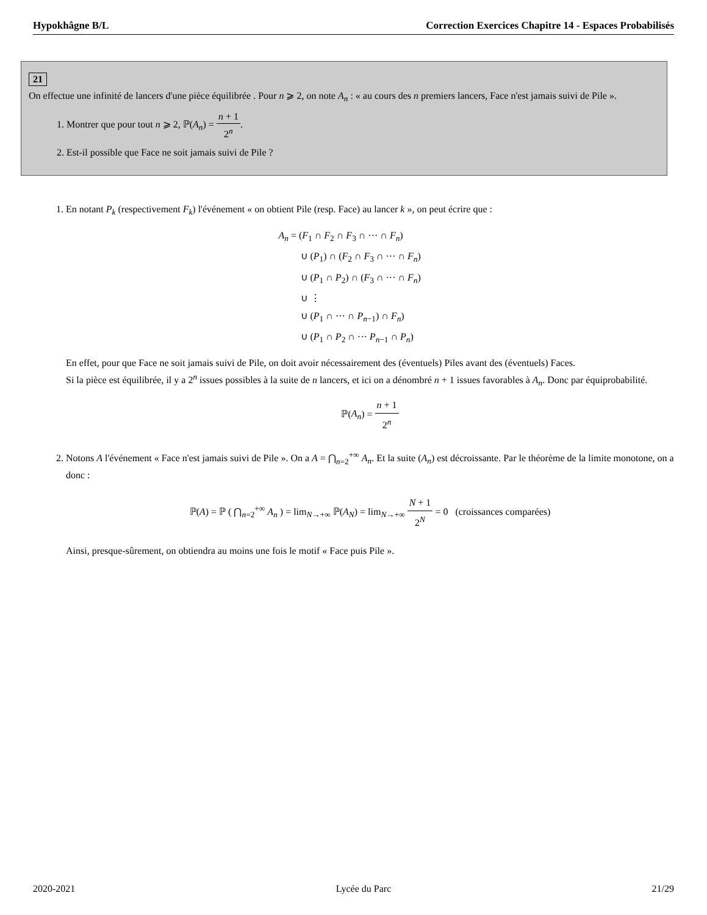Hypokhâgne B/L Correction Exercices Chapitre 14 - Espaces Probabilisés
21
On effectue une infinité de lancers d'une pièce équilibrée . Pour n ⩾ 2, on note A<sub>n</sub> : « au cours des n premiers lancers, Face n'est jamais suivi de Pile ».
1. Montrer que pour tout n ⩾ 2, ℙ(A<sub>n</sub>) = n + 1 2<sup>n</sup>.
2. Est-il possible que Face ne soit jamais suivi de Pile ?
1. En notant P<sub>k</sub> (respectivement F<sub>k</sub>) l'événement « on obtient Pile (resp. Face) au lancer k », on peut écrire que :
A<sub>n</sub> = (F<sub>1</sub> ∩ F<sub>2</sub> ∩ F<sub>3</sub> ∩ ··· ∩ F<sub>n</sub>)
∪ (P<sub>1</sub>) ∩ (F<sub>2</sub> ∩ F<sub>3</sub> ∩ ··· ∩ F<sub>n</sub>)
∪ (P<sub>1</sub> ∩ P<sub>2</sub>) ∩ (F<sub>3</sub> ∩ ··· ∩ F<sub>n</sub>)
∪ ⋮
∪ (P<sub>1</sub> ∩ ··· ∩ P<sub>n−1</sub>) ∩ F<sub>n</sub>)
∪ (P<sub>1</sub> ∩ P<sub>2</sub> ∩ ··· P<sub>n−1</sub> ∩ P<sub>n</sub>)
En effet, pour que Face ne soit jamais suivi de Pile, on doit avoir nécessairement des (éventuels) Piles avant des (éventuels) Faces.
Si la pièce est équilibrée, il y a 2<sup>n</sup> issues possibles à la suite de n lancers, et ici on a dénombré n + 1 issues favorables à A<sub>n</sub>. Donc par équiprobabilité.
ℙ(A<sub>n</sub>) = n + 1 2<sup>n</sup>
2. Notons A l'événement « Face n'est jamais suivi de Pile ». On a A = ⋂<sub>n=2</sub><sup>+∞</sup> A<sub>n</sub>. Et la suite (A<sub>n</sub>) est décroissante. Par le théorème de la limite monotone, on a donc :
ℙ(A) = ℙ ( ⋂<sub>n=2</sub><sup>+∞</sup> A<sub>n</sub> ) = lim<sub>N→+∞</sub> ℙ(A<sub>N</sub>) = lim<sub>N→+∞</sub> N + 1 2<sup>N</sup> = 0 (croissances comparées)
Ainsi, presque-sûrement, on obtiendra au moins une fois le motif « Face puis Pile ».
2020-2021 Lycée du Parc 21/29